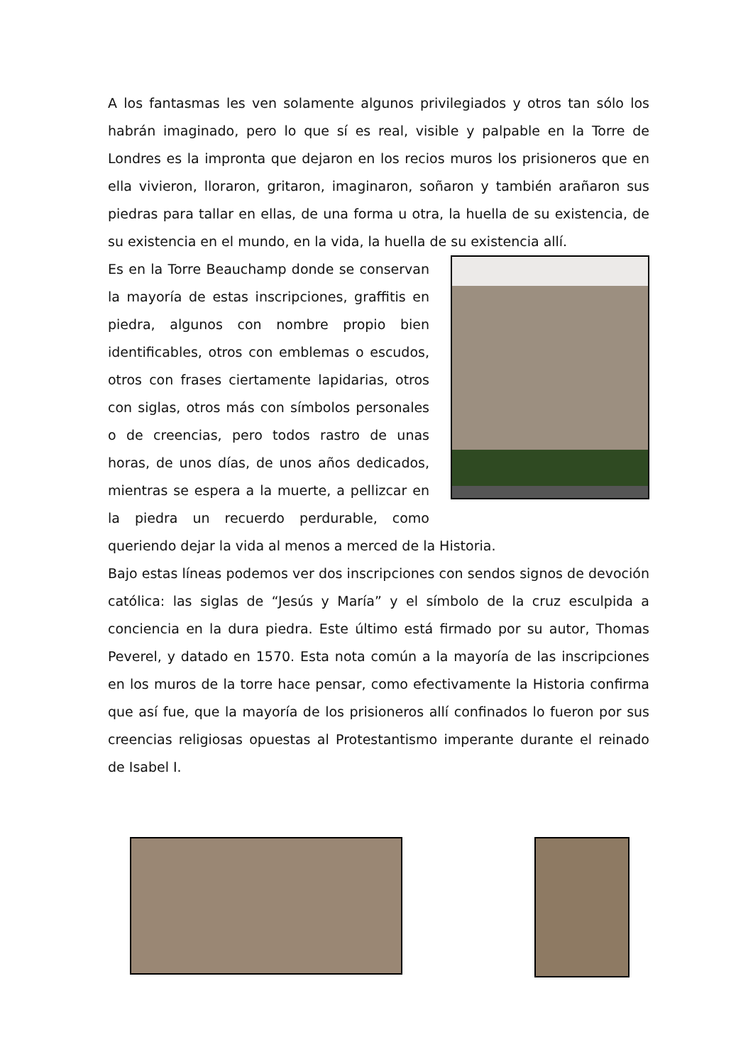A los fantasmas les ven solamente algunos privilegiados y otros tan sólo los habrán imaginado, pero lo que sí es real, visible y palpable en la Torre de Londres es la impronta que dejaron en los recios muros los prisioneros que en ella vivieron, lloraron, gritaron, imaginaron, soñaron y también arañaron sus piedras para tallar en ellas, de una forma u otra, la huella de su existencia, de su existencia en el mundo, en la vida, la huella de su existencia allí.
Es en la Torre Beauchamp donde se conservan la mayoría de estas inscripciones, graffitis en piedra, algunos con nombre propio bien identificables, otros con emblemas o escudos, otros con frases ciertamente lapidarias, otros con siglas, otros más con símbolos personales o de creencias, pero todos rastro de unas horas, de unos días, de unos años dedicados, mientras se espera a la muerte, a pellizcar en la piedra un recuerdo perdurable, como queriendo dejar la vida al menos a merced de la Historia.
Bajo estas líneas podemos ver dos inscripciones con sendos signos de devoción católica: las siglas de “Jesús y María” y el símbolo de la cruz esculpida a conciencia en la dura piedra. Este último está firmado por su autor, Thomas Peverel, y datado en 1570. Esta nota común a la mayoría de las inscripciones en los muros de la torre hace pensar, como efectivamente la Historia confirma que así fue, que la mayoría de los prisioneros allí confinados lo fueron por sus creencias religiosas opuestas al Protestantismo imperante durante el reinado de Isabel I.